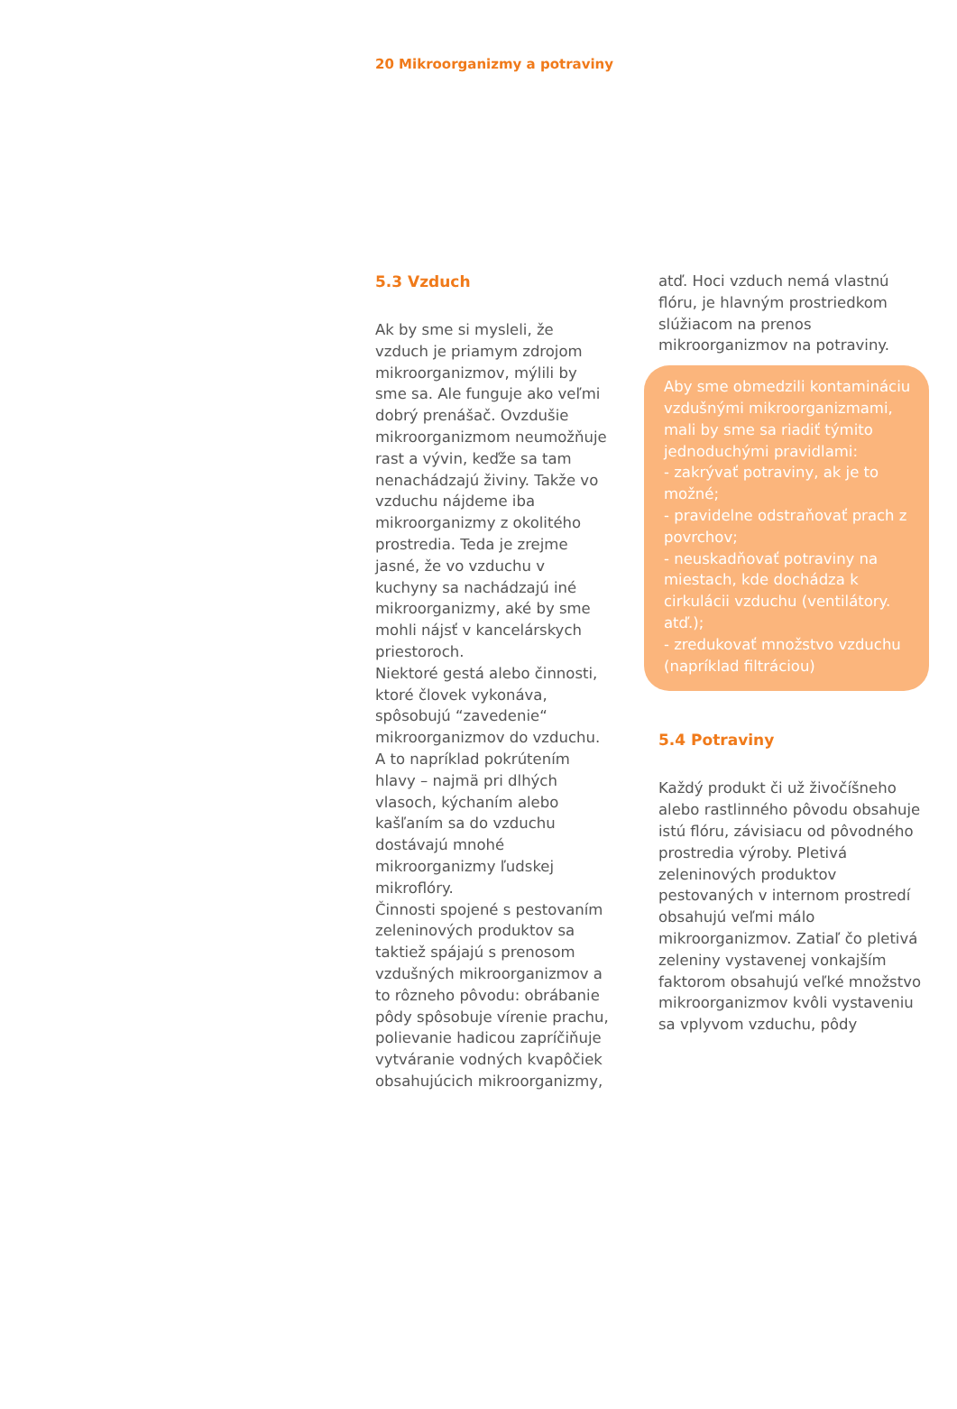20 Mikroorganizmy a potraviny
5.3 Vzduch
Ak by sme si mysleli, že vzduch je priamym zdrojom mikroorganizmov, mýlili by sme sa. Ale funguje ako veľmi dobrý prenášač. Ovzdušie mikroorganizmom neumožňuje rast a vývin, keďže sa tam nenachádzajú živiny. Takže vo vzduchu nájdeme iba mikroorganizmy z okolitého prostredia. Teda je zrejme jasné, že vo vzduchu v kuchyny sa nachádzajú iné mikroorganizmy, aké by sme mohli nájsť v kancelárskych priestoroch.
Niektoré gestá alebo činnosti, ktoré človek vykonáva, spôsobujú “zavedenie“ mikroorganizmov do vzduchu. A to napríklad pokrútením hlavy – najmä pri dlhých vlasoch, kýchaním alebo kašľaním sa do vzduchu dostávajú mnohé mikroorganizmy ľudskej mikroflóry.
Činnosti spojené s pestovaním zeleninových produktov sa taktiež spájajú s prenosom vzdušných mikroorganizmov a to rôzneho pôvodu: obrábanie pôdy spôsobuje vírenie prachu, polievanie hadicou zapríčiňuje vytváranie vodných kvapôčiek obsahujúcich mikroorganizmy,
atď. Hoci vzduch nemá vlastnú flóru, je hlavným prostriedkom slúžiacom na prenos mikroorganizmov na potraviny.
Aby sme obmedzili kontamináciu vzdušnými mikroorganizmami, mali by sme sa riadiť týmito jednoduchými pravidlami:
- zakrývať potraviny, ak je to možné;
- pravidelne odstraňovať prach z povrchov;
- neuskadňovať potraviny na miestach, kde dochádza k cirkulácii vzduchu (ventilátory. atď.);
- zredukovať množstvo vzduchu (napríklad filtráciou)
5.4 Potraviny
Každý produkt či už živočíšneho alebo rastlinného pôvodu obsahuje istú flóru, závisiacu od pôvodného prostredia výroby. Pletivá zeleninových produktov pestovaných v internom prostredí obsahujú veľmi málo mikroorganizmov. Zatiaľ čo pletivá zeleniny vystavenej vonkajším faktorom obsahujú veľké množstvo mikroorganizmov kvôli vystaveniu sa vplyvom vzduchu, pôdy